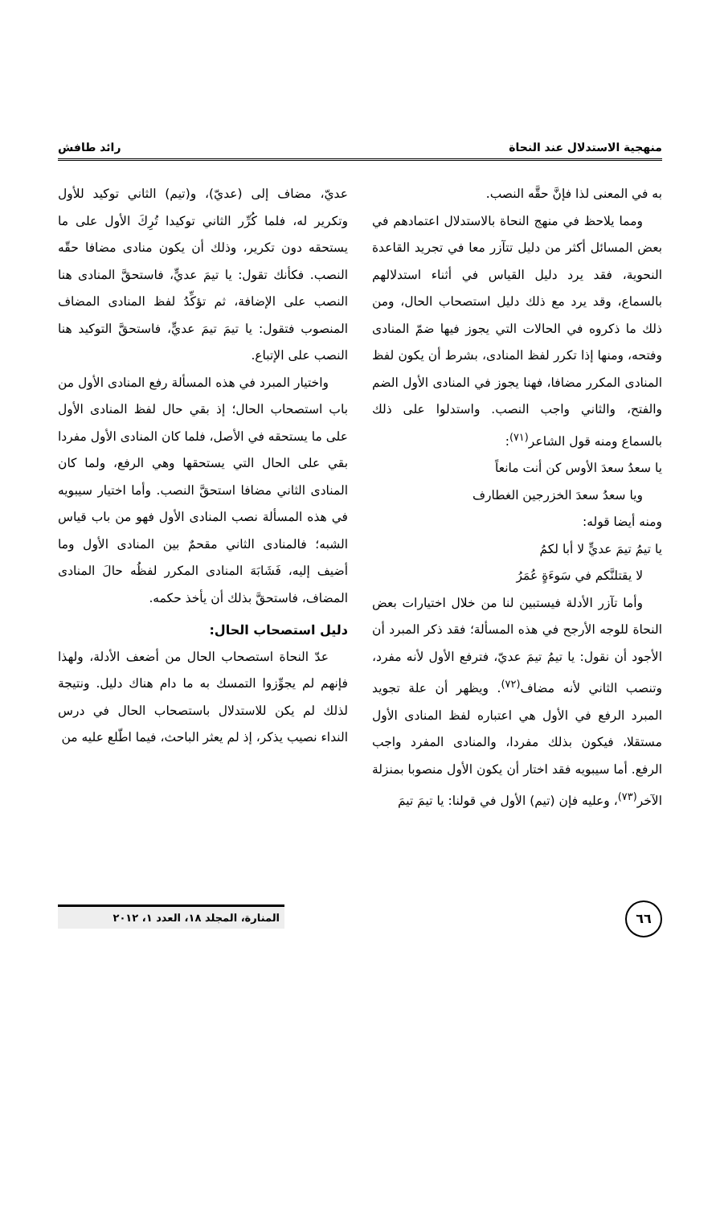منهجية الاستدلال عند النحاة رائد طافش
به في المعنى لذا فإنَّ حقَّه النصب.
ومما يلاحظ في منهج النحاة بالاستدلال اعتمادهم في بعض المسائل أكثر من دليل تتآزر معا في تجريد القاعدة النحوية، فقد يرد دليل القياس في أثناء استدلالهم بالسماع، وقد يرد مع ذلك دليل استصحاب الحال، ومن ذلك ما ذكروه في الحالات التي يجوز فيها ضمّ المنادى وفتحه، ومنها إذا تكرر لفظ المنادى، بشرط أن يكون لفظ المنادى المكرر مضافا، فهنا يجوز في المنادى الأول الضم والفتح، والثاني واجب النصب. واستدلوا على ذلك بالسماع ومنه قول الشاعر<sup>(٧١)</sup>:
يا سعدُ سعدَ الأوس كن أنت مانعاً
ويا سعدُ سعدَ الخزرجين الغطارف
ومنه أيضا قوله:
يا تيمُ تيمَ عديٍّ لا أبا لكمُ
لا يقتلنَّكم في سَوءَةٍ عُمَرُ
وأما تآزر الأدلة فيستبين لنا من خلال اختيارات بعض النحاة للوجه الأرجح في هذه المسألة؛ فقد ذكر المبرد أن الأجود أن نقول: يا تيمُ تيمَ عديّ، فترفع الأول لأنه مفرد، وتنصب الثاني لأنه مضاف<sup>(٧٢)</sup>. ويظهر أن علة تجويد المبرد الرفع في الأول هي اعتباره لفظ المنادى الأول مستقلا، فيكون بذلك مفردا، والمنادى المفرد واجب الرفع. أما سيبويه فقد اختار أن يكون الأول منصوبا بمنزلة الآخر<sup>(٧٣)</sup>، وعليه فإن (تيم) الأول في قولنا: يا تيمَ تيمَ
عديّ، مضاف إلى (عديّ)، و(تيم) الثاني توكيد للأول وتكرير له، فلما كُرِّر الثاني توكيدا تُرِكَ الأول على ما يستحقه دون تكرير، وذلك أن يكون منادى مضافا حقّه النصب. فكأنك تقول: يا تيمَ عديٍّ، فاستحقَّ المنادى هنا النصب على الإضافة، ثم تؤكِّدُ لفظ المنادى المضاف المنصوب فتقول: يا تيمَ تيمَ عديٍّ، فاستحقَّ التوكيد هنا النصب على الإتباع.
واختيار المبرد في هذه المسألة رفع المنادى الأول من باب استصحاب الحال؛ إذ بقي حال لفظ المنادى الأول على ما يستحقه في الأصل، فلما كان المنادى الأول مفردا بقي على الحال التي يستحقها وهي الرفع، ولما كان المنادى الثاني مضافا استحقَّ النصب. وأما اختيار سيبويه في هذه المسألة نصب المنادى الأول فهو من باب قياس الشبه؛ فالمنادى الثاني مقحمٌ بين المنادى الأول وما أضيف إليه، فَشَابَهَ المنادى المكرر لفظُه حالَ المنادى المضاف، فاستحقَّ بذلك أن يأخذ حكمه.
دليل استصحاب الحال:
عدّ النحاة استصحاب الحال من أضعف الأدلة، ولهذا فإنهم لم يجوِّزوا التمسك به ما دام هناك دليل. ونتيجة لذلك لم يكن للاستدلال باستصحاب الحال في درس النداء نصيب يذكر، إذ لم يعثر الباحث، فيما اطّلع عليه من
٦٦ المنارة، المجلد ١٨، العدد ١، ٢٠١٢